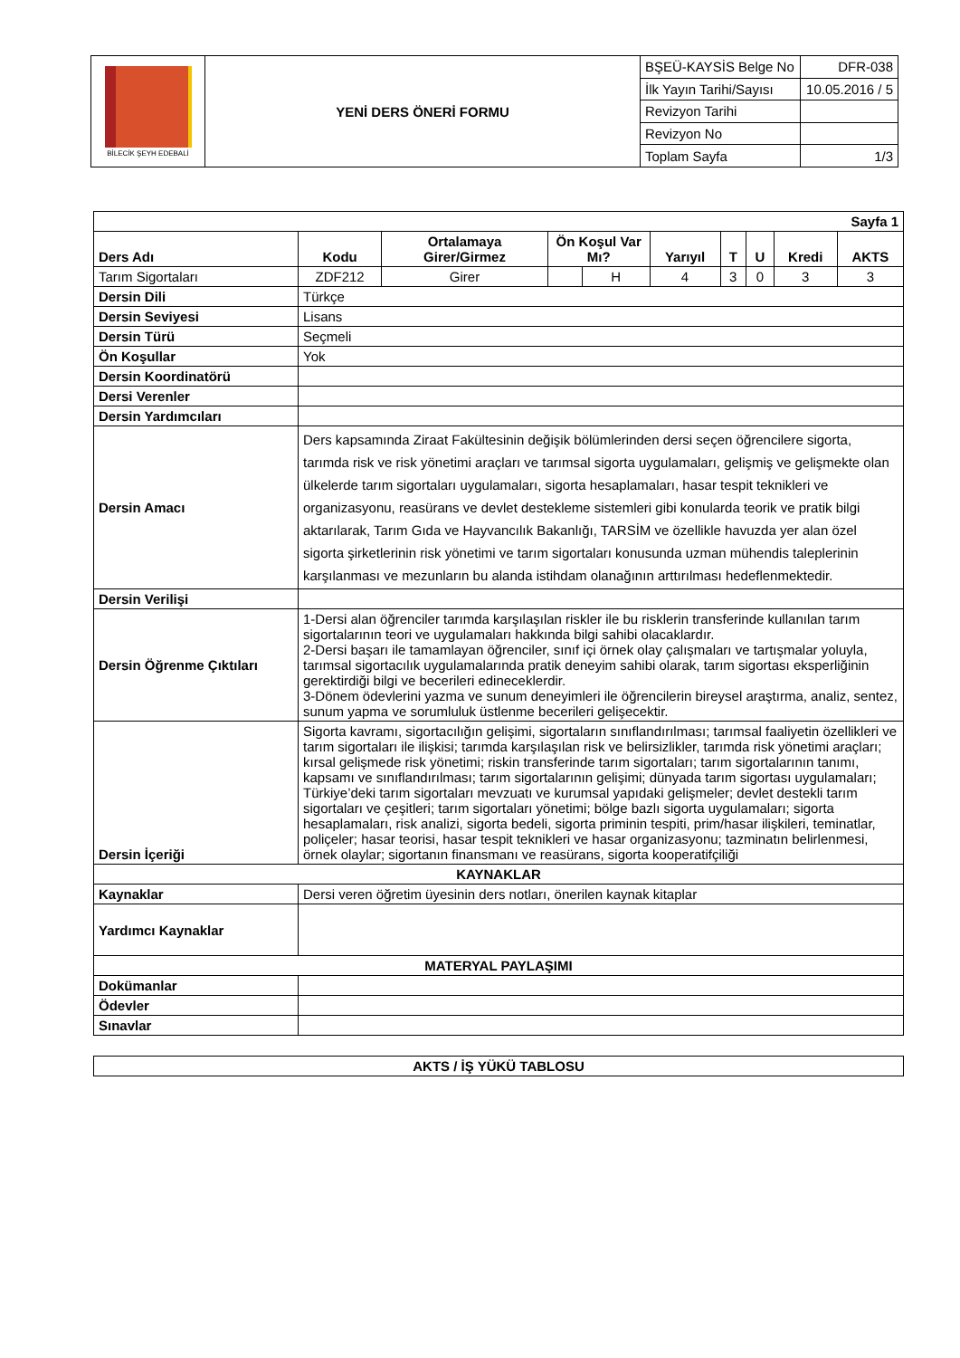| BİLECİK ŞEYH EDEBALİ | YENİ DERS ÖNERİ FORMU | BŞEÜ-KAYSİS Belge No | DFR-038 |
| | | İlk Yayın Tarihi/Sayısı | 10.05.2016 / 5 |
| | | Revizyon Tarihi | |
| | | Revizyon No | |
| | | Toplam Sayfa | 1/3 |
| Sayfa 1 | | | | | | | | | |
| Ders Adı | Kodu | Ortalamaya Girer/Girmez | Ön Koşul Var Mı? | | Yarıyıl | T | U | Kredi | AKTS |
| Tarım Sigortaları | ZDF212 | Girer | | H | 4 | 3 | 0 | 3 | 3 |
| Dersin Dili | Türkçe | | | | | | | | |
| Dersin Seviyesi | Lisans | | | | | | | | |
| Dersin Türü | Seçmeli | | | | | | | | |
| Ön Koşullar | Yok | | | | | | | | |
| Dersin Koordinatörü | | | | | | | | | |
| Dersi Verenler | | | | | | | | | |
| Dersin Yardımcıları | | | | | | | | | |
| Dersin Amacı | Ders kapsamında Ziraat Fakültesinin değişik bölümlerinden dersi seçen öğrencilere sigorta, tarımda risk ve risk yönetimi araçları ve tarımsal sigorta uygulamaları, gelişmiş ve gelişmekte olan ülkelerde tarım sigortaları uygulamaları, sigorta hesaplamaları, hasar tespit teknikleri ve organizasyonu, reasürans ve devlet destekleme sistemleri gibi konularda teorik ve pratik bilgi aktarılarak, Tarım Gıda ve Hayvancılık Bakanlığı, TARSİM ve özellikle havuzda yer alan özel sigorta şirketlerinin risk yönetimi ve tarım sigortaları konusunda uzman mühendis taleplerinin karşılanması ve mezunların bu alanda istihdam olanağının arttırılması hedeflenmektedir. | | | | | | | | |
| Dersin Verilişi | | | | | | | | | |
| Dersin Öğrenme Çıktıları | 1-Dersi alan öğrenciler tarımda karşılaşılan riskler ile bu risklerin transferinde kullanılan tarım sigortalarının teori ve uygulamaları hakkında bilgi sahibi olacaklardır. 2-Dersi başarı ile tamamlayan öğrenciler, sınıf içi örnek olay çalışmaları ve tartışmalar yoluyla, tarımsal sigortacılık uygulamalarında pratik deneyim sahibi olarak, tarım sigortası eksperliğinin gerektirdiği bilgi ve becerileri edineceklerdir. 3-Dönem ödevlerini yazma ve sunum deneyimleri ile öğrencilerin bireysel araştırma, analiz, sentez, sunum yapma ve sorumluluk üstlenme becerileri gelişecektir. | | | | | | | | |
| Dersin İçeriği | Sigorta kavramı, sigortacılığın gelişimi, sigortaların sınıflandırılması; tarımsal faaliyetin özellikleri ve tarım sigortaları ile ilişkisi; tarımda karşılaşılan risk ve belirsizlikler, tarımda risk yönetimi araçları; kırsal gelişmede risk yönetimi; riskin transferinde tarım sigortaları; tarım sigortalarının tanımı, kapsamı ve sınıflandırılması; tarım sigortalarının gelişimi; dünyada tarım sigortası uygulamaları; Türkiye’deki tarım sigortaları mevzuatı ve kurumsal yapıdaki gelişmeler; devlet destekli tarım sigortaları ve çeşitleri; tarım sigortaları yönetimi; bölge bazlı sigorta uygulamaları; sigorta hesaplamaları, risk analizi, sigorta bedeli, sigorta priminin tespiti, prim/hasar ilişkileri, teminatlar, poliçeler; hasar teorisi, hasar tespit teknikleri ve hasar organizasyonu; tazminatın belirlenmesi, örnek olaylar; sigortanın finansmanı ve reasürans, sigorta kooperatifçiliği | | | | | | | | |
| KAYNAKLAR | | | | | | | | | |
| Kaynaklar | Dersi veren öğretim üyesinin ders notları, önerilen kaynak kitaplar | | | | | | | | |
| Yardımcı Kaynaklar | | | | | | | | | |
| MATERYAL PAYLAŞIMI | | | | | | | | | |
| Dokümanlar | | | | | | | | | |
| Ödevler | | | | | | | | | |
| Sınavlar | | | | | | | | | |
| AKTS / İŞ YÜKÜ TABLOSU |